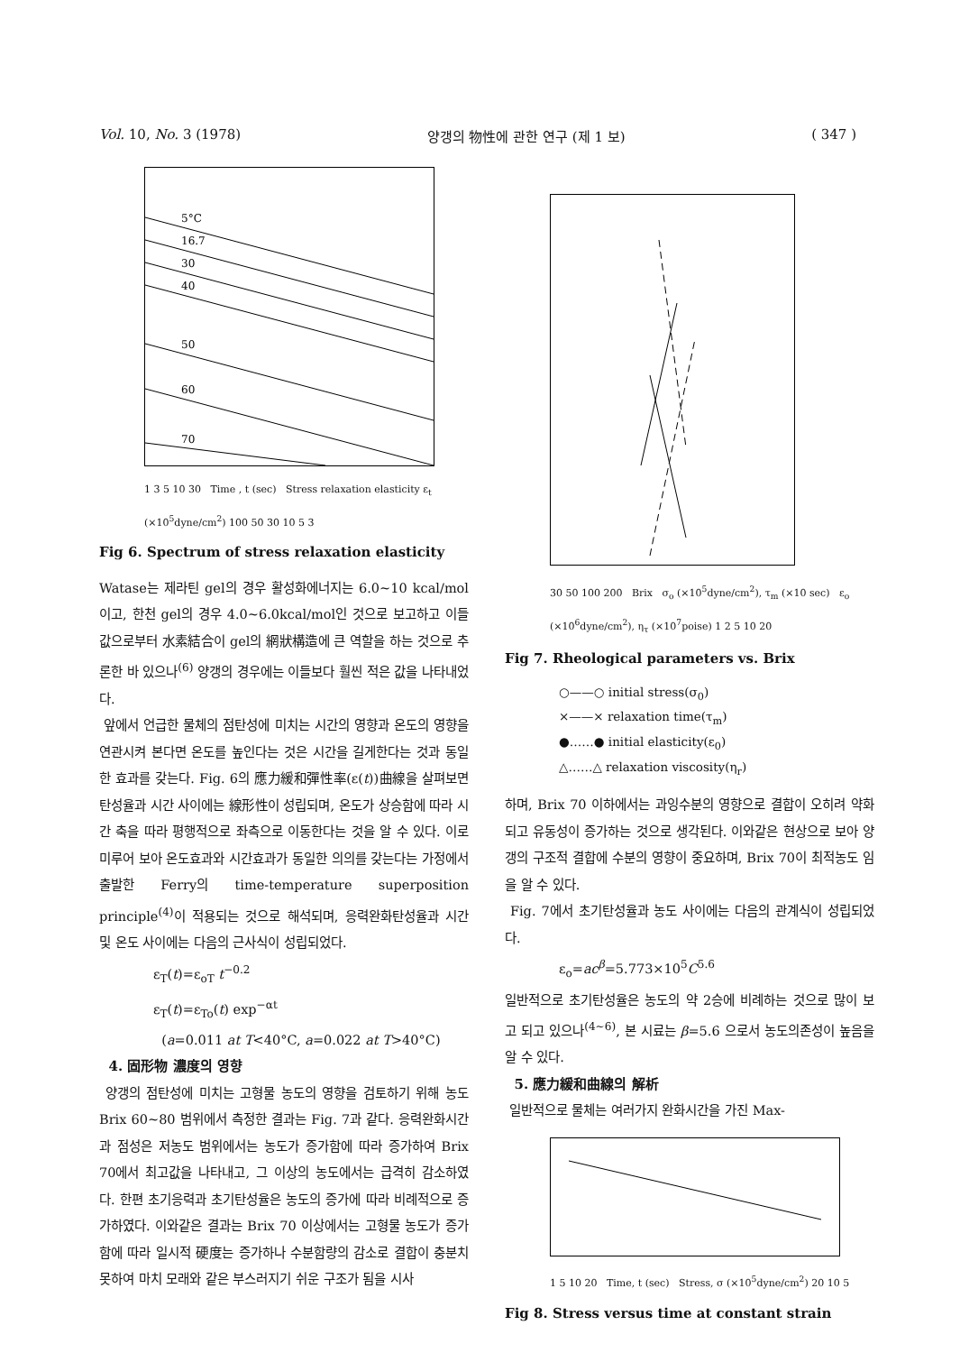Vol. 10, No. 3 (1978) 양갱의 物性에 관한 연구 (제 1 보) ( 347 )
5°C
16.7
30
40
50
60
70
1 3 5 10 30 Time , t (sec) Stress relaxation elasticity ε<sub>t</sub> (×10<sup>5</sup>dyne/cm<sup>2</sup>) 100 50 30 10 5 3
Fig 6. Spectrum of stress relaxation elasticity
Watase는 제라틴 gel의 경우 활성화에너지는 6.0∼10 kcal/mol이고, 한천 gel의 경우 4.0∼6.0kcal/mol인 것으로 보고하고 이들 값으로부터 水素結合이 gel의 網狀構造에 큰 역할을 하는 것으로 추론한 바 있으나<sup>(6)</sup> 양갱의 경우에는 이들보다 훨씬 적은 값을 나타내었다.
앞에서 언급한 물체의 점탄성에 미치는 시간의 영향과 온도의 영향을 연관시켜 본다면 온도를 높인다는 것은 시간을 길게한다는 것과 동일한 효과를 갖는다. Fig. 6의 應力緩和彈性率(ε(t))曲線을 살펴보면 탄성율과 시간 사이에는 線形性이 성립되며, 온도가 상승함에 따라 시간 축을 따라 평행적으로 좌측으로 이동한다는 것을 알 수 있다. 이로 미루어 보아 온도효과와 시간효과가 동일한 의의를 갖는다는 가정에서 출발한 Ferry의 time-temperature superposition principle<sup>(4)</sup>이 적용되는 것으로 해석되며, 응력완화탄성율과 시간 및 온도 사이에는 다음의 근사식이 성립되었다.
ε<sub>T</sub>(t)=ε<sub>oT</sub> t<sup>−0.2</sup>
ε<sub>T</sub>(t)=ε<sub>To</sub>(t) exp<sup>−αt</sup>
(a=0.011 at T<40°C, a=0.022 at T>40°C)
4. 固形物 濃度의 영향
양갱의 점탄성에 미치는 고형물 농도의 영향을 검토하기 위해 농도 Brix 60∼80 범위에서 측정한 결과는 Fig. 7과 같다. 응력완화시간과 점성은 저농도 범위에서는 농도가 증가함에 따라 증가하여 Brix 70에서 최고값을 나타내고, 그 이상의 농도에서는 급격히 감소하였다. 한편 초기응력과 초기탄성율은 농도의 증가에 따라 비례적으로 증가하였다. 이와같은 결과는 Brix 70 이상에서는 고형물 농도가 증가함에 따라 일시적 硬度는 증가하나 수분함량의 감소로 결합이 충분치 못하여 마치 모래와 같은 부스러지기 쉬운 구조가 됨을 시사
30 50 100 200 Brix σ<sub>o</sub> (×10<sup>5</sup>dyne/cm<sup>2</sup>), τ<sub>m</sub> (×10 sec) ε<sub>o</sub> (×10<sup>6</sup>dyne/cm<sup>2</sup>), η<sub>τ</sub> (×10<sup>7</sup>poise) 1 2 5 10 20
Fig 7. Rheological parameters vs. Brix
○——○ initial stress(σ<sub>0</sub>)
×——× relaxation time(τ<sub>m</sub>)
●……● initial elasticity(ε<sub>0</sub>)
△……△ relaxation viscosity(η<sub>r</sub>)
하며, Brix 70 이하에서는 과잉수분의 영향으로 결합이 오히려 약화되고 유동성이 증가하는 것으로 생각된다. 이와같은 현상으로 보아 양갱의 구조적 결합에 수분의 영향이 중요하며, Brix 70이 최적농도 임을 알 수 있다.
Fig. 7에서 초기탄성율과 농도 사이에는 다음의 관계식이 성립되었다.
ε<sub>o</sub>=ac<sup>β</sup>=5.773×10<sup>5</sup>C<sup>5.6</sup>
일반적으로 초기탄성율은 농도의 약 2승에 비례하는 것으로 많이 보고 되고 있으나<sup>(4∼6)</sup>, 본 시료는 β=5.6 으로서 농도의존성이 높음을 알 수 있다.
5. 應力緩和曲線의 解析
일반적으로 물체는 여러가지 완화시간을 가진 Max-
1 5 10 20 Time, t (sec) Stress, σ (×10<sup>5</sup>dyne/cm<sup>2</sup>) 20 10 5
Fig 8. Stress versus time at constant strain